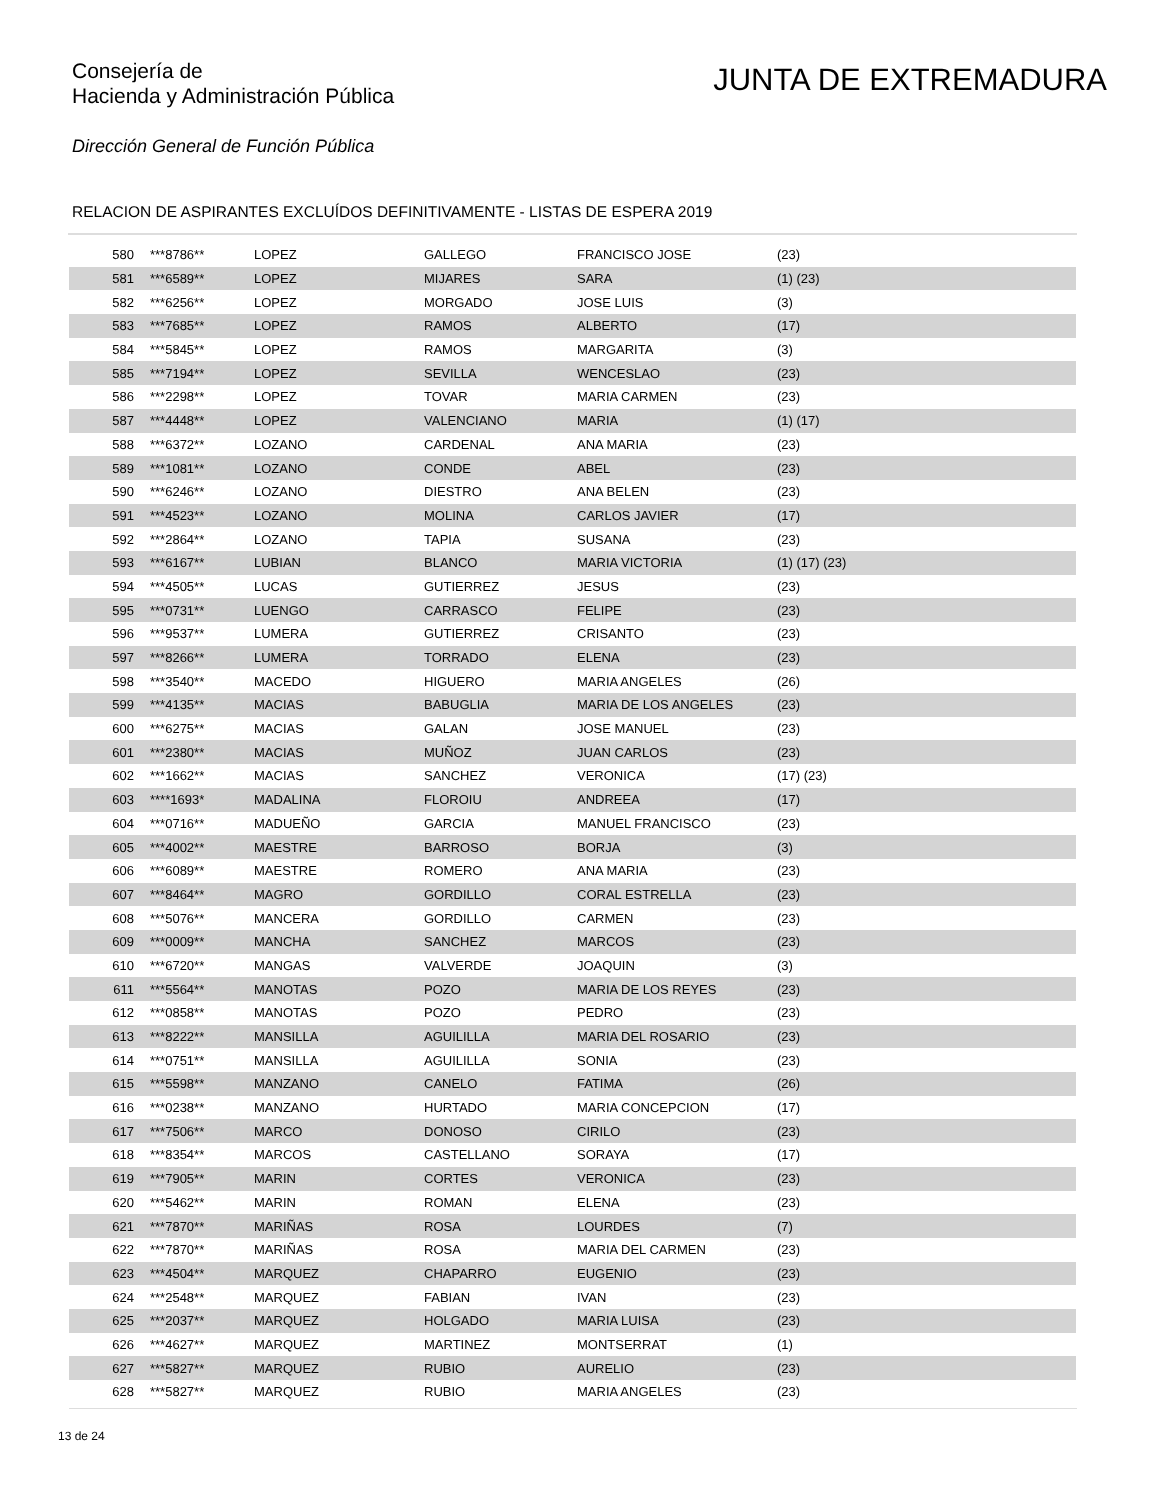Consejería de
Hacienda y Administración Pública
JUNTA DE EXTREMADURA
Dirección General de Función Pública
RELACION DE ASPIRANTES EXCLUÍDOS DEFINITIVAMENTE - LISTAS DE ESPERA 2019
| 580 | ***8786** | LOPEZ | GALLEGO | FRANCISCO JOSE | (23) |
| 581 | ***6589** | LOPEZ | MIJARES | SARA | (1) (23) |
| 582 | ***6256** | LOPEZ | MORGADO | JOSE LUIS | (3) |
| 583 | ***7685** | LOPEZ | RAMOS | ALBERTO | (17) |
| 584 | ***5845** | LOPEZ | RAMOS | MARGARITA | (3) |
| 585 | ***7194** | LOPEZ | SEVILLA | WENCESLAO | (23) |
| 586 | ***2298** | LOPEZ | TOVAR | MARIA CARMEN | (23) |
| 587 | ***4448** | LOPEZ | VALENCIANO | MARIA | (1) (17) |
| 588 | ***6372** | LOZANO | CARDENAL | ANA MARIA | (23) |
| 589 | ***1081** | LOZANO | CONDE | ABEL | (23) |
| 590 | ***6246** | LOZANO | DIESTRO | ANA BELEN | (23) |
| 591 | ***4523** | LOZANO | MOLINA | CARLOS JAVIER | (17) |
| 592 | ***2864** | LOZANO | TAPIA | SUSANA | (23) |
| 593 | ***6167** | LUBIAN | BLANCO | MARIA VICTORIA | (1) (17) (23) |
| 594 | ***4505** | LUCAS | GUTIERREZ | JESUS | (23) |
| 595 | ***0731** | LUENGO | CARRASCO | FELIPE | (23) |
| 596 | ***9537** | LUMERA | GUTIERREZ | CRISANTO | (23) |
| 597 | ***8266** | LUMERA | TORRADO | ELENA | (23) |
| 598 | ***3540** | MACEDO | HIGUERO | MARIA ANGELES | (26) |
| 599 | ***4135** | MACIAS | BABUGLIA | MARIA DE LOS ANGELES | (23) |
| 600 | ***6275** | MACIAS | GALAN | JOSE MANUEL | (23) |
| 601 | ***2380** | MACIAS | MUÑOZ | JUAN CARLOS | (23) |
| 602 | ***1662** | MACIAS | SANCHEZ | VERONICA | (17) (23) |
| 603 | ****1693* | MADALINA | FLOROIU | ANDREEA | (17) |
| 604 | ***0716** | MADUEÑO | GARCIA | MANUEL FRANCISCO | (23) |
| 605 | ***4002** | MAESTRE | BARROSO | BORJA | (3) |
| 606 | ***6089** | MAESTRE | ROMERO | ANA MARIA | (23) |
| 607 | ***8464** | MAGRO | GORDILLO | CORAL ESTRELLA | (23) |
| 608 | ***5076** | MANCERA | GORDILLO | CARMEN | (23) |
| 609 | ***0009** | MANCHA | SANCHEZ | MARCOS | (23) |
| 610 | ***6720** | MANGAS | VALVERDE | JOAQUIN | (3) |
| 611 | ***5564** | MANOTAS | POZO | MARIA DE LOS REYES | (23) |
| 612 | ***0858** | MANOTAS | POZO | PEDRO | (23) |
| 613 | ***8222** | MANSILLA | AGUILILLA | MARIA DEL ROSARIO | (23) |
| 614 | ***0751** | MANSILLA | AGUILILLA | SONIA | (23) |
| 615 | ***5598** | MANZANO | CANELO | FATIMA | (26) |
| 616 | ***0238** | MANZANO | HURTADO | MARIA CONCEPCION | (17) |
| 617 | ***7506** | MARCO | DONOSO | CIRILO | (23) |
| 618 | ***8354** | MARCOS | CASTELLANO | SORAYA | (17) |
| 619 | ***7905** | MARIN | CORTES | VERONICA | (23) |
| 620 | ***5462** | MARIN | ROMAN | ELENA | (23) |
| 621 | ***7870** | MARIÑAS | ROSA | LOURDES | (7) |
| 622 | ***7870** | MARIÑAS | ROSA | MARIA DEL CARMEN | (23) |
| 623 | ***4504** | MARQUEZ | CHAPARRO | EUGENIO | (23) |
| 624 | ***2548** | MARQUEZ | FABIAN | IVAN | (23) |
| 625 | ***2037** | MARQUEZ | HOLGADO | MARIA LUISA | (23) |
| 626 | ***4627** | MARQUEZ | MARTINEZ | MONTSERRAT | (1) |
| 627 | ***5827** | MARQUEZ | RUBIO | AURELIO | (23) |
| 628 | ***5827** | MARQUEZ | RUBIO | MARIA ANGELES | (23) |
13 de 24